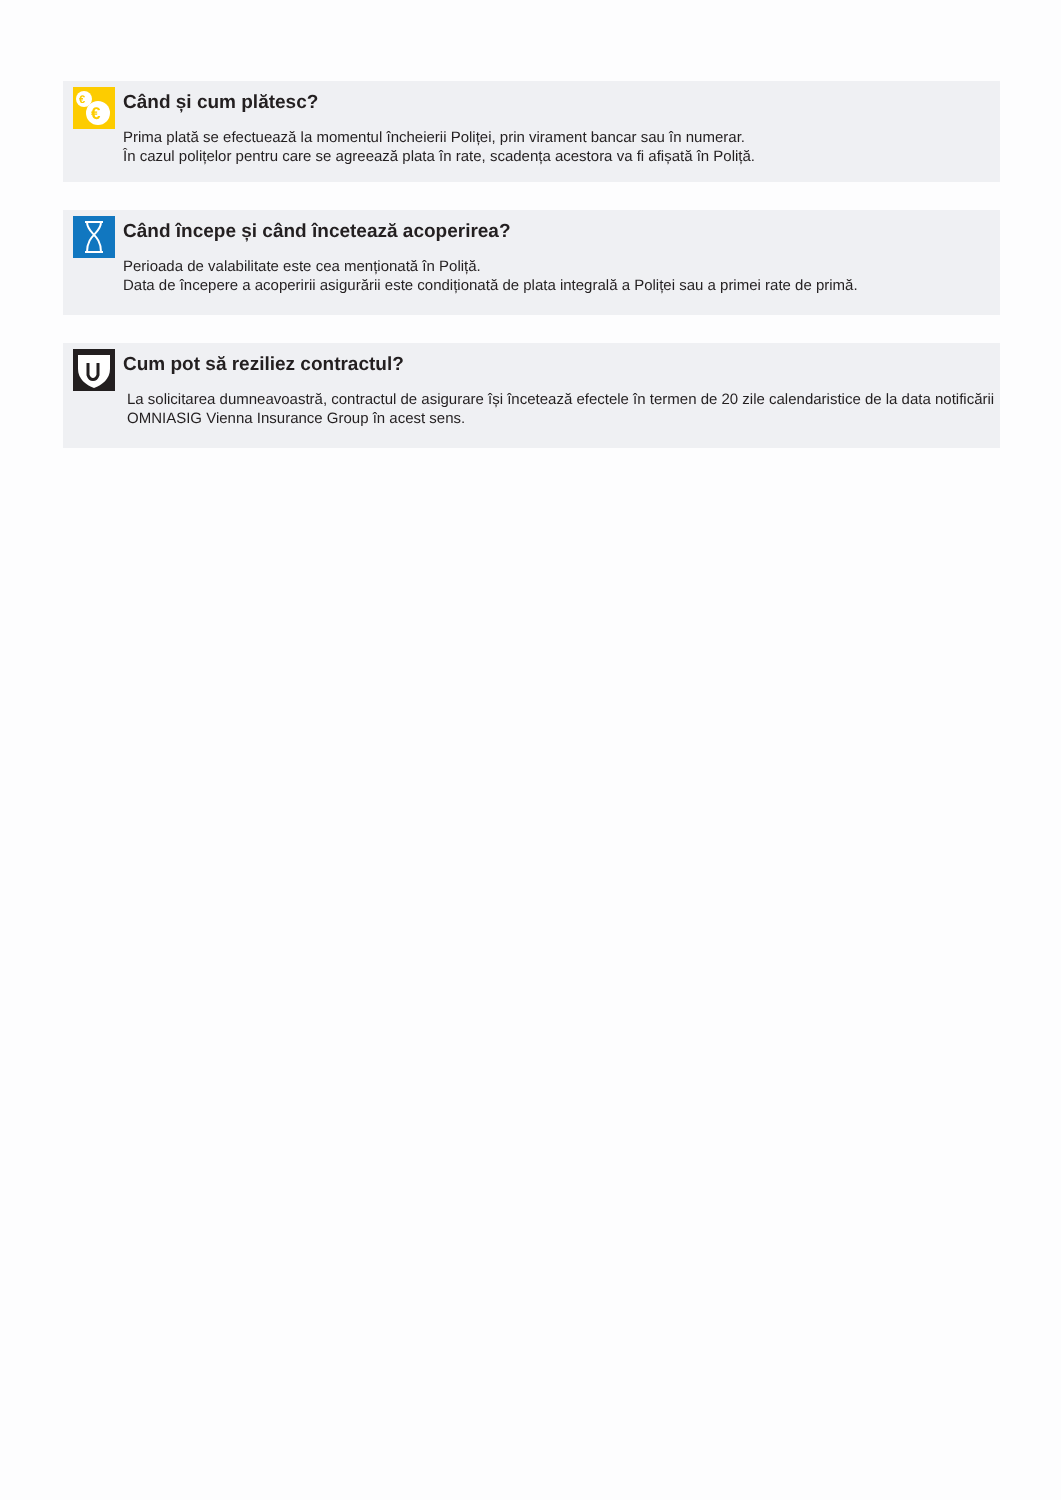€
€
Când și cum plătesc?
Prima plată se efectuează la momentul încheierii Poliței, prin virament bancar sau în numerar.
În cazul polițelor pentru care se agreează plata în rate, scadența acestora va fi afișată în Poliță.
Când începe și când încetează acoperirea?
Perioada de valabilitate este cea menționată în Poliță.
Data de începere a acoperirii asigurării este condiționată de plata integrală a Poliței sau a primei rate de primă.
Cum pot să reziliez contractul?
La solicitarea dumneavoastră, contractul de asigurare își încetează efectele în termen de 20 zile calendaristice de la data notificării OMNIASIG Vienna Insurance Group în acest sens.